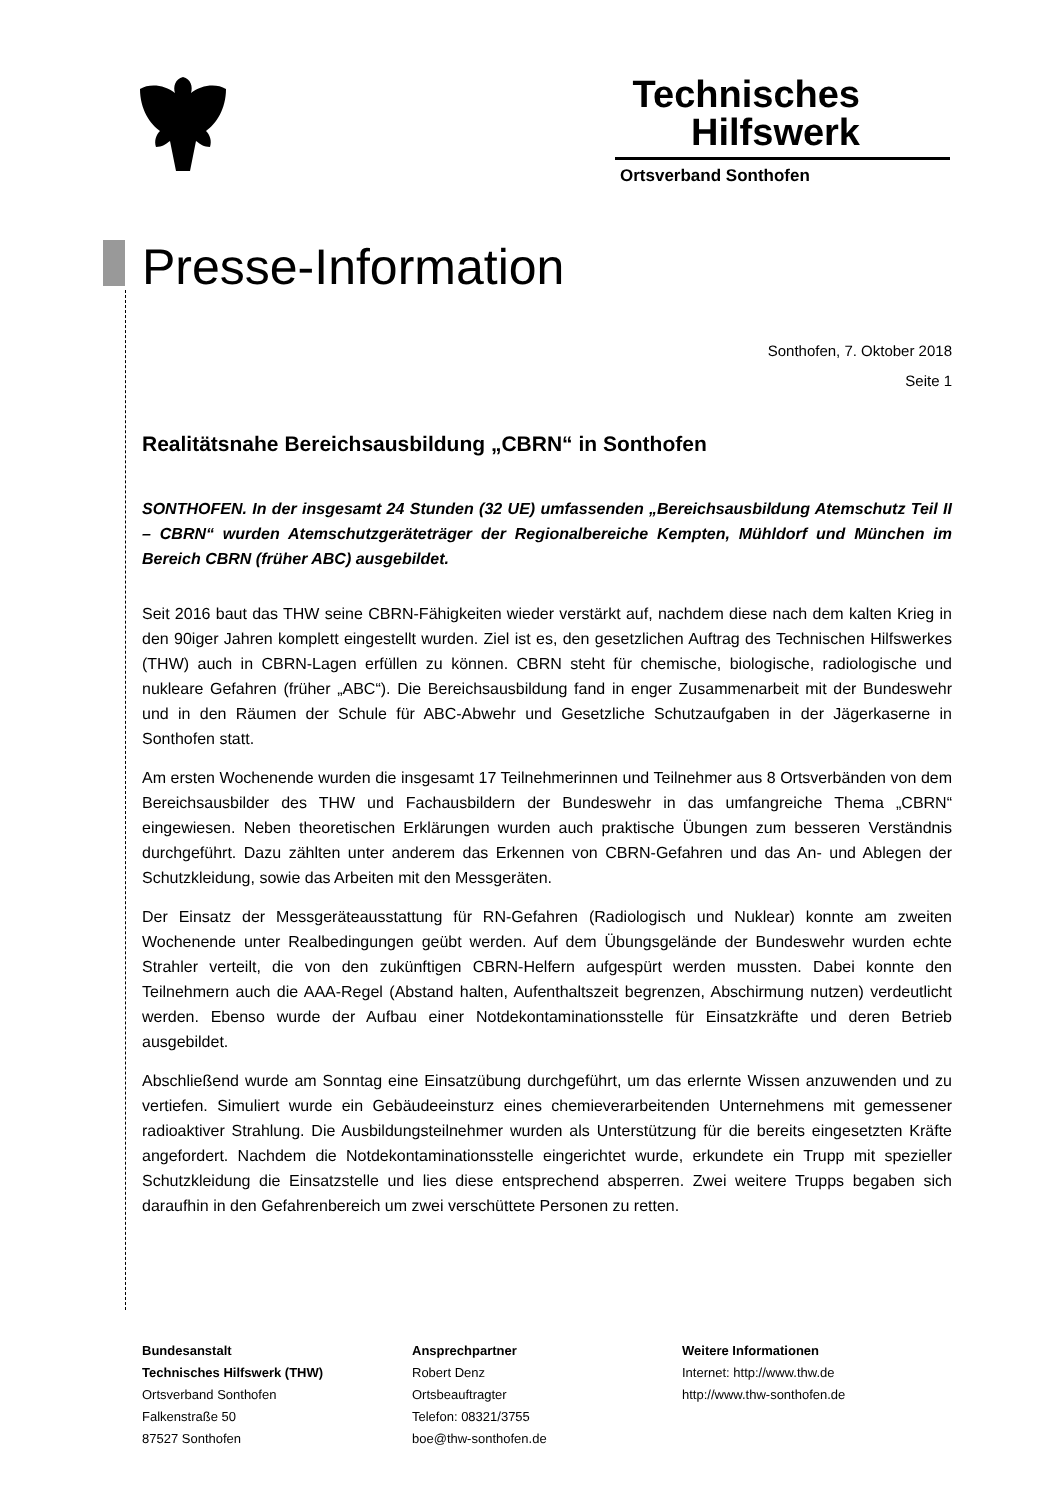Technisches
Hilfswerk
Ortsverband Sonthofen
Presse-Information
Sonthofen, 7. Oktober 2018
Seite 1
Realitätsnahe Bereichsausbildung „CBRN“ in Sonthofen
SONTHOFEN. In der insgesamt 24 Stunden (32 UE) umfassenden „Bereichsausbildung Atemschutz Teil II – CBRN“ wurden Atemschutzgeräteträger der Regionalbereiche Kempten, Mühldorf und München im Bereich CBRN (früher ABC) ausgebildet.
Seit 2016 baut das THW seine CBRN-Fähigkeiten wieder verstärkt auf, nachdem diese nach dem kalten Krieg in den 90iger Jahren komplett eingestellt wurden. Ziel ist es, den gesetzlichen Auftrag des Technischen Hilfswerkes (THW) auch in CBRN-Lagen erfüllen zu können. CBRN steht für chemische, biologische, radiologische und nukleare Gefahren (früher „ABC“). Die Bereichsausbildung fand in enger Zusammenarbeit mit der Bundeswehr und in den Räumen der Schule für ABC-Abwehr und Gesetzliche Schutzaufgaben in der Jägerkaserne in Sonthofen statt.
Am ersten Wochenende wurden die insgesamt 17 Teilnehmerinnen und Teilnehmer aus 8 Ortsverbänden von dem Bereichsausbilder des THW und Fachausbildern der Bundeswehr in das umfangreiche Thema „CBRN“ eingewiesen. Neben theoretischen Erklärungen wurden auch praktische Übungen zum besseren Verständnis durchgeführt. Dazu zählten unter anderem das Erkennen von CBRN-Gefahren und das An- und Ablegen der Schutzkleidung, sowie das Arbeiten mit den Messgeräten.
Der Einsatz der Messgeräteausstattung für RN-Gefahren (Radiologisch und Nuklear) konnte am zweiten Wochenende unter Realbedingungen geübt werden. Auf dem Übungsgelände der Bundeswehr wurden echte Strahler verteilt, die von den zukünftigen CBRN-Helfern aufgespürt werden mussten. Dabei konnte den Teilnehmern auch die AAA-Regel (Abstand halten, Aufenthaltszeit begrenzen, Abschirmung nutzen) verdeutlicht werden. Ebenso wurde der Aufbau einer Notdekontaminationsstelle für Einsatzkräfte und deren Betrieb ausgebildet.
Abschließend wurde am Sonntag eine Einsatzübung durchgeführt, um das erlernte Wissen anzuwenden und zu vertiefen. Simuliert wurde ein Gebäudeeinsturz eines chemieverarbeitenden Unternehmens mit gemessener radioaktiver Strahlung. Die Ausbildungsteilnehmer wurden als Unterstützung für die bereits eingesetzten Kräfte angefordert. Nachdem die Notdekontaminationsstelle eingerichtet wurde, erkundete ein Trupp mit spezieller Schutzkleidung die Einsatzstelle und lies diese entsprechend absperren. Zwei weitere Trupps begaben sich daraufhin in den Gefahrenbereich um zwei verschüttete Personen zu retten.
Bundesanstalt
Technisches Hilfswerk (THW)
Ortsverband Sonthofen
Falkenstraße 50
87527 Sonthofen
Ansprechpartner
Robert Denz
Ortsbeauftragter
Telefon: 08321/3755
boe@thw-sonthofen.de
Weitere Informationen
Internet: http://www.thw.de
http://www.thw-sonthofen.de